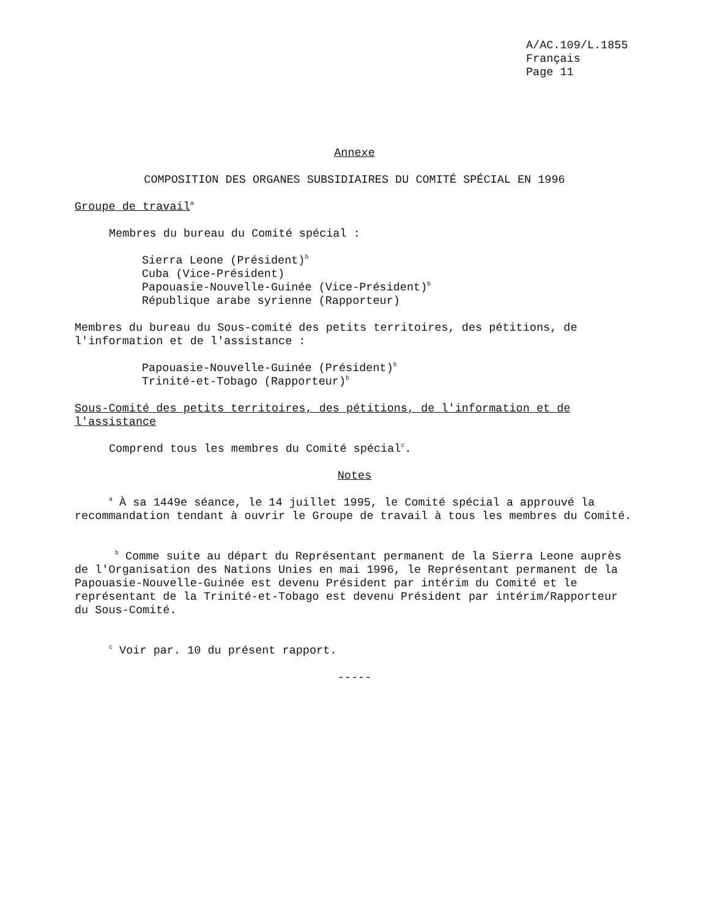A/AC.109/L.1855
Français
Page 11
Annexe
COMPOSITION DES ORGANES SUBSIDIAIRES DU COMITÉ SPÉCIAL EN 1996
Groupe de travail<sup>a</sup>
Membres du bureau du Comité spécial :
Sierra Leone (Président)<sup>b</sup>
Cuba (Vice-Président)
Papouasie-Nouvelle-Guinée (Vice-Président)<sup>b</sup>
République arabe syrienne (Rapporteur)
Membres du bureau du Sous-comité des petits territoires, des pétitions, de l'information et de l'assistance :
Papouasie-Nouvelle-Guinée (Président)<sup>b</sup>
Trinité-et-Tobago (Rapporteur)<sup>b</sup>
Sous-Comité des petits territoires, des pétitions, de l'information et de l'assistance
Comprend tous les membres du Comité spécial<sup>c</sup>.
Notes
<sup>a</sup> À sa 1449e séance, le 14 juillet 1995, le Comité spécial a approuvé la recommandation tendant à ouvrir le Groupe de travail à tous les membres du Comité.
<sup>b</sup> Comme suite au départ du Représentant permanent de la Sierra Leone auprès de l'Organisation des Nations Unies en mai 1996, le Représentant permanent de la Papouasie-Nouvelle-Guinée est devenu Président par intérim du Comité et le représentant de la Trinité-et-Tobago est devenu Président par intérim/Rapporteur du Sous-Comité.
<sup>c</sup> Voir par. 10 du présent rapport.
-----